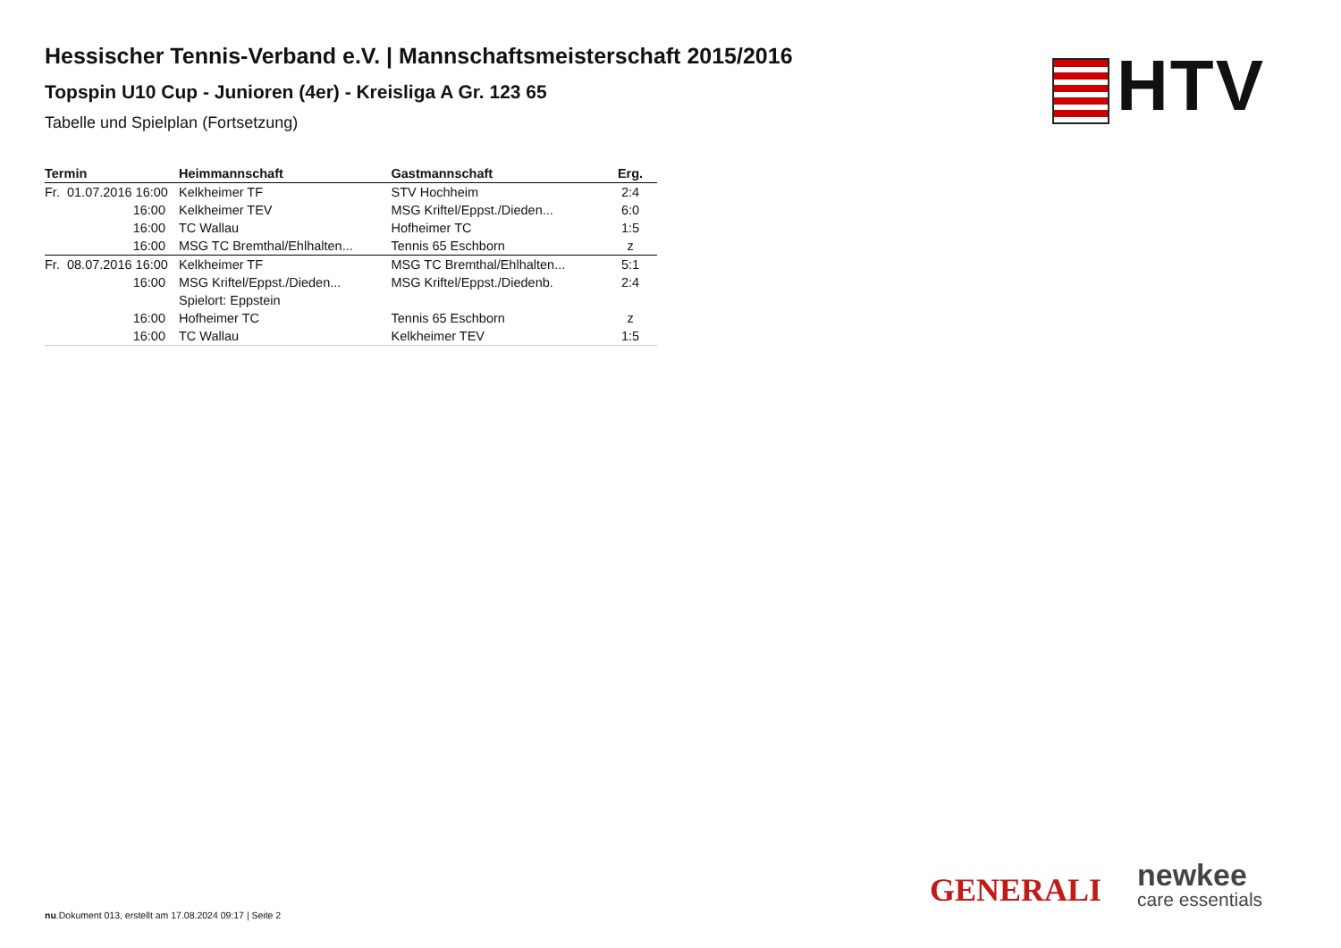Hessischer Tennis-Verband e.V. | Mannschaftsmeisterschaft 2015/2016
Topspin U10 Cup - Junioren (4er) - Kreisliga A Gr. 123 65
Tabelle und Spielplan (Fortsetzung)
| Termin | Heimmannschaft | Gastmannschaft | Erg. |
| --- | --- | --- | --- |
| Fr. 01.07.2016 16:00 | Kelkheimer TF | STV Hochheim | 2:4 |
| 16:00 | Kelkheimer TEV | MSG Kriftel/Eppst./Dieden... | 6:0 |
| 16:00 | TC Wallau | Hofheimer TC | 1:5 |
| 16:00 | MSG TC Bremthal/Ehlhalten... | Tennis 65 Eschborn | z |
| Fr. 08.07.2016 16:00 | Kelkheimer TF | MSG TC Bremthal/Ehlhalten... | 5:1 |
| 16:00 | MSG Kriftel/Eppst./Dieden... | MSG Kriftel/Eppst./Diedenb. | 2:4 |
| | Spielort: Eppstein | | |
| 16:00 | Hofheimer TC | Tennis 65 Eschborn | z |
| 16:00 | TC Wallau | Kelkheimer TEV | 1:5 |
HTV
GENERALI
newkee
care essentials
nu.Dokument 013, erstellt am 17.08.2024 09:17 | Seite 2